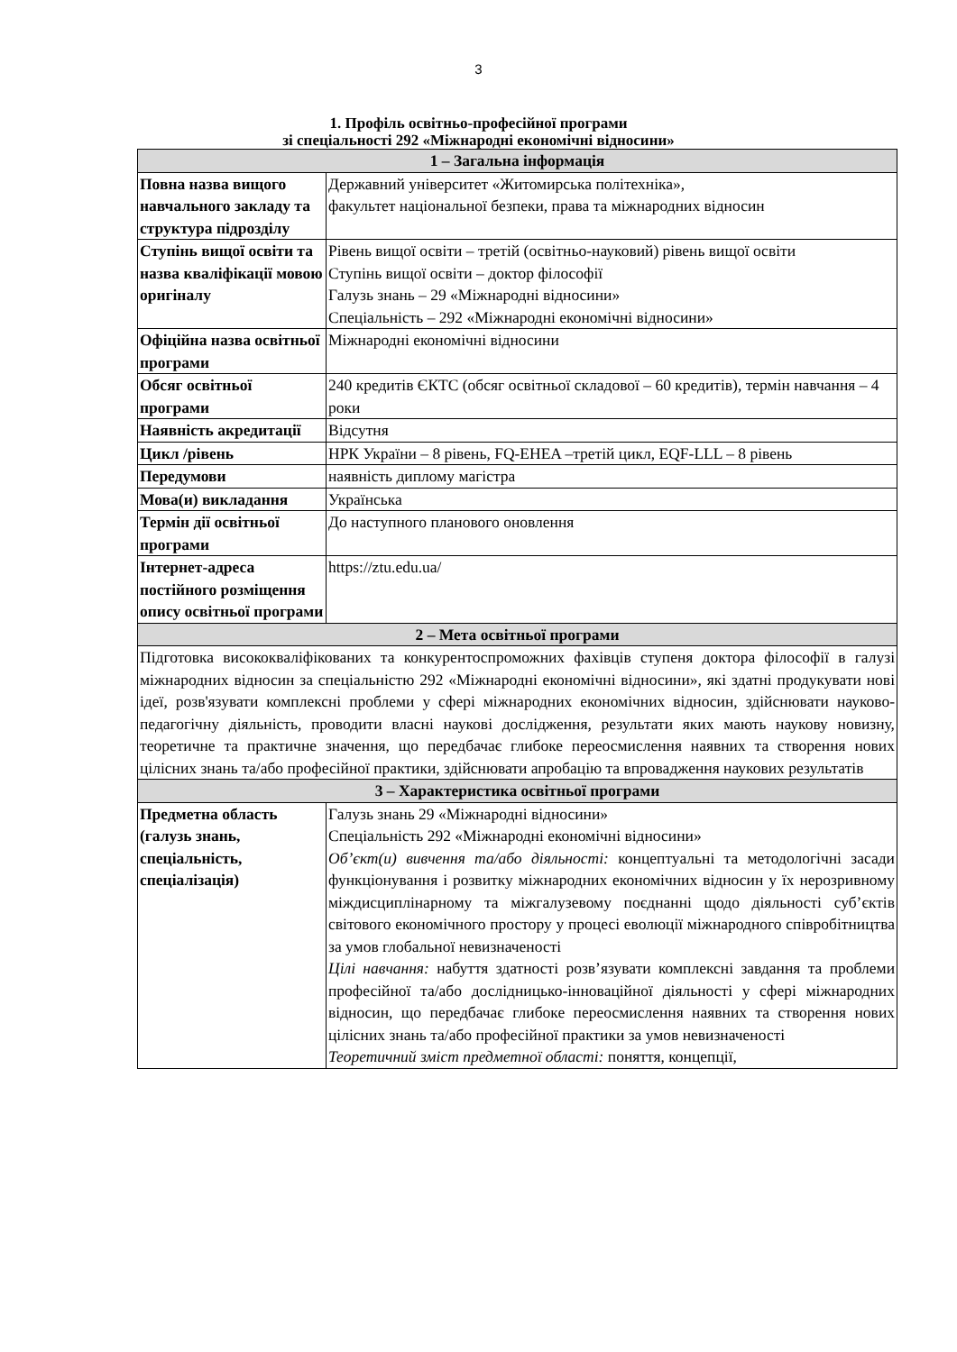3
1. Профіль освітньо-професійної програми
зі спеціальності 292 «Міжнародні економічні відносини»
| 1 – Загальна інформація | |
| --- | --- |
| Повна назва вищого навчального закладу та структура підрозділу | Державний університет «Житомирська політехніка», факультет національної безпеки, права та міжнародних відносин |
| Ступінь вищої освіти та назва кваліфікації мовою оригіналу | Рівень вищої освіти – третій (освітньо-науковий) рівень вищої освіти Ступінь вищої освіти – доктор філософії Галузь знань – 29 «Міжнародні відносини» Спеціальність – 292 «Міжнародні економічні відносини» |
| Офіційна назва освітньої програми | Міжнародні економічні відносини |
| Обсяг освітньої програми | 240 кредитів ЄКТС (обсяг освітньої складової – 60 кредитів), термін навчання – 4 роки |
| Наявність акредитації | Відсутня |
| Цикл /рівень | НРК України – 8 рівень, FQ-EHEA –третій цикл, EQF-LLL – 8 рівень |
| Передумови | наявність диплому магістра |
| Мова(и) викладання | Українська |
| Термін дії освітньої програми | До наступного планового оновлення |
| Інтернет-адреса постійного розміщення опису освітньої програми | https://ztu.edu.ua/ |
| 2 – Мета освітньої програми | |
| Підготовка висококваліфікованих та конкурентоспроможних фахівців ступеня доктора філософії в галузі міжнародних відносин за спеціальністю 292 «Міжнародні економічні відносини», які здатні продукувати нові ідеї, розв'язувати комплексні проблеми у сфері міжнародних економічних відносин, здійснювати науково-педагогічну діяльність, проводити власні наукові дослідження, результати яких мають наукову новизну, теоретичне та практичне значення, що передбачає глибоке переосмислення наявних та створення нових цілісних знань та/або професійної практики, здійснювати апробацію та впровадження наукових результатів | |
| 3 – Характеристика освітньої програми | |
| Предметна область (галузь знань, спеціальність, спеціалізація) | Галузь знань 29 «Міжнародні відносини» Спеціальність 292 «Міжнародні економічні відносини» Об’єкт(и) вивчення та/або діяльності: концептуальні та методологічні засади функціонування і розвитку міжнародних економічних відносин у їх нерозривному міждисциплінарному та міжгалузевому поєднанні щодо діяльності суб’єктів світового економічного простору у процесі еволюції міжнародного співробітництва за умов глобальної невизначеності Цілі навчання: набуття здатності розв’язувати комплексні завдання та проблеми професійної та/або дослідницько-інноваційної діяльності у сфері міжнародних відносин, що передбачає глибоке переосмислення наявних та створення нових цілісних знань та/або професійної практики за умов невизначеності Теоретичний зміст предметної області: поняття, концепції, |